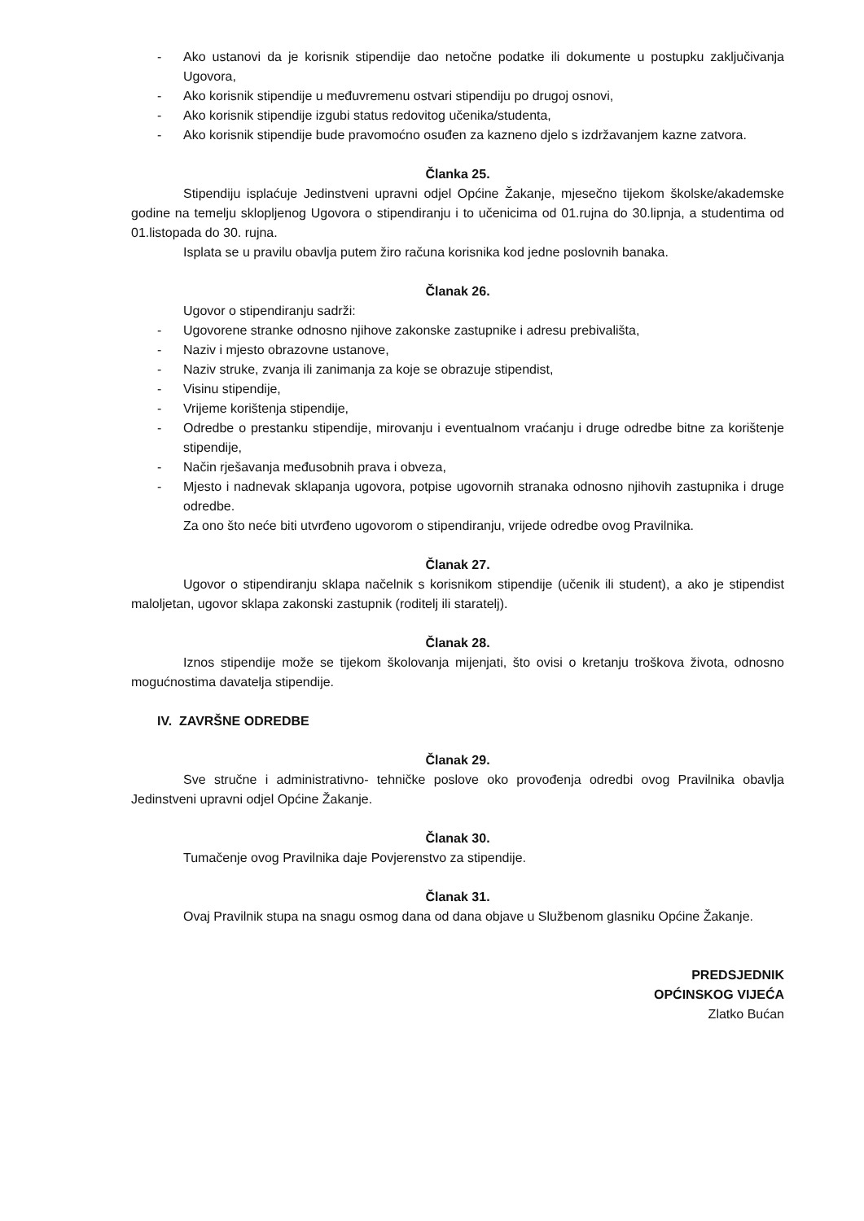- Ako ustanovi da je korisnik stipendije dao netočne podatke ili dokumente u postupku zaključivanja Ugovora,
- Ako korisnik stipendije u međuvremenu ostvari stipendiju po drugoj osnovi,
- Ako korisnik stipendije izgubi status redovitog učenika/studenta,
- Ako korisnik stipendije bude pravomoćno osuđen za kazneno djelo s izdržavanjem kazne zatvora.
Članka 25.
Stipendiju isplaćuje Jedinstveni upravni odjel Općine Žakanje, mjesečno tijekom školske/akademske godine na temelju sklopljenog Ugovora o stipendiranju i to učenicima od 01.rujna do 30.lipnja, a studentima od 01.listopada do 30. rujna.
Isplata se u pravilu obavlja putem žiro računa korisnika kod jedne poslovnih banaka.
Članak 26.
Ugovor o stipendiranju sadrži:
- Ugovorene stranke odnosno njihove zakonske zastupnike i adresu prebivališta,
- Naziv i mjesto obrazovne ustanove,
- Naziv struke, zvanja ili zanimanja za koje se obrazuje stipendist,
- Visinu stipendije,
- Vrijeme korištenja stipendije,
- Odredbe o prestanku stipendije, mirovanju i eventualnom vraćanju i druge odredbe bitne za korištenje stipendije,
- Način rješavanja međusobnih prava i obveza,
- Mjesto i nadnevak sklapanja ugovora, potpise ugovornih stranaka odnosno njihovih zastupnika i druge odredbe.
Za ono što neće biti utvrđeno ugovorom o stipendiranju, vrijede odredbe ovog Pravilnika.
Članak 27.
Ugovor o stipendiranju sklapa načelnik s korisnikom stipendije (učenik ili student), a ako je stipendist maloljetan, ugovor sklapa zakonski zastupnik (roditelj ili staratelj).
Članak 28.
Iznos stipendije može se tijekom školovanja mijenjati, što ovisi o kretanju troškova života, odnosno mogućnostima davatelja stipendije.
IV. ZAVRŠNE ODREDBE
Članak 29.
Sve stručne i administrativno- tehničke poslove oko provođenja odredbi ovog Pravilnika obavlja Jedinstveni upravni odjel Općine Žakanje.
Članak 30.
Tumačenje ovog Pravilnika daje Povjerenstvo za stipendije.
Članak 31.
Ovaj Pravilnik stupa na snagu osmog dana od dana objave u Službenom glasniku Općine Žakanje.
PREDSJEDNIK
OPĆINSKOG VIJEĆA
Zlatko Bućan